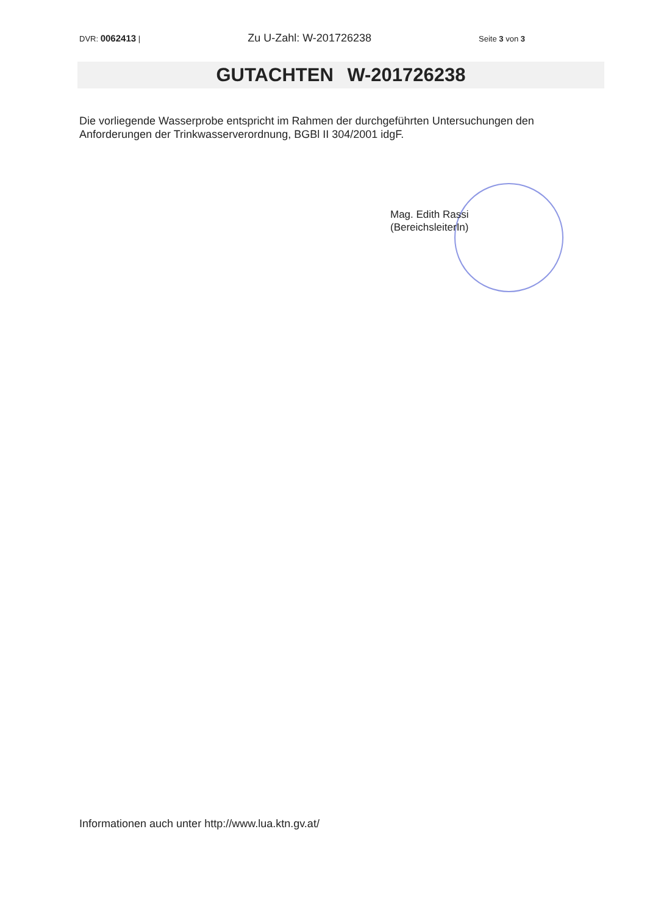DVR: 0062413 | Zu U-Zahl: W-201726238 Seite 3 von 3
GUTACHTEN W-201726238
Die vorliegende Wasserprobe entspricht im Rahmen der durchgeführten Untersuchungen den Anforderungen der Trinkwasserverordnung, BGBl II 304/2001 idgF.
Mag. Edith Rassi
(BereichsleiterIn)
Informationen auch unter http://www.lua.ktn.gv.at/